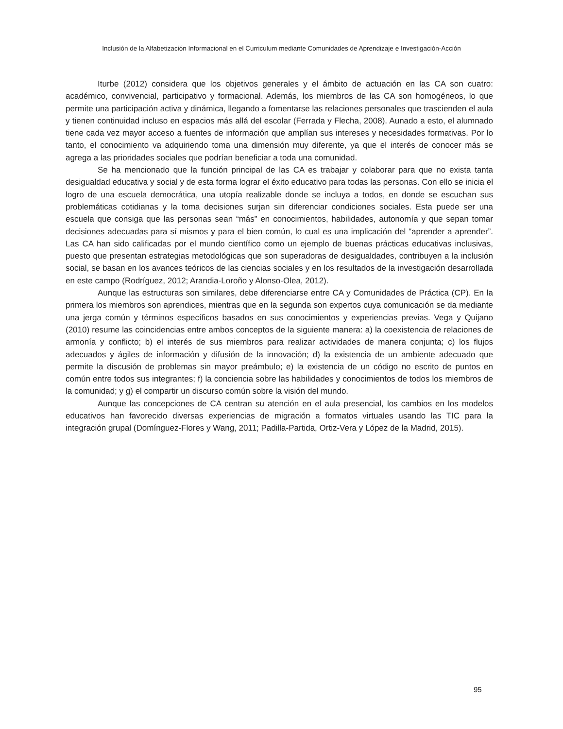Inclusión de la Alfabetización Informacional en el Curriculum mediante Comunidades de Aprendizaje e Investigación-Acción
Iturbe (2012) considera que los objetivos generales y el ámbito de actuación en las CA son cuatro: académico, convivencial, participativo y formacional. Además, los miembros de las CA son homogéneos, lo que permite una participación activa y dinámica, llegando a fomentarse las relaciones personales que trascienden el aula y tienen continuidad incluso en espacios más allá del escolar (Ferrada y Flecha, 2008). Aunado a esto, el alumnado tiene cada vez mayor acceso a fuentes de información que amplían sus intereses y necesidades formativas. Por lo tanto, el conocimiento va adquiriendo toma una dimensión muy diferente, ya que el interés de conocer más se agrega a las prioridades sociales que podrían beneficiar a toda una comunidad.
Se ha mencionado que la función principal de las CA es trabajar y colaborar para que no exista tanta desigualdad educativa y social y de esta forma lograr el éxito educativo para todas las personas. Con ello se inicia el logro de una escuela democrática, una utopía realizable donde se incluya a todos, en donde se escuchan sus problemáticas cotidianas y la toma decisiones surjan sin diferenciar condiciones sociales. Esta puede ser una escuela que consiga que las personas sean “más” en conocimientos, habilidades, autonomía y que sepan tomar decisiones adecuadas para sí mismos y para el bien común, lo cual es una implicación del “aprender a aprender”. Las CA han sido calificadas por el mundo científico como un ejemplo de buenas prácticas educativas inclusivas, puesto que presentan estrategias metodológicas que son superadoras de desigualdades, contribuyen a la inclusión social, se basan en los avances teóricos de las ciencias sociales y en los resultados de la investigación desarrollada en este campo (Rodríguez, 2012; Arandia-Loroño y Alonso-Olea, 2012).
Aunque las estructuras son similares, debe diferenciarse entre CA y Comunidades de Práctica (CP). En la primera los miembros son aprendices, mientras que en la segunda son expertos cuya comunicación se da mediante una jerga común y términos específicos basados en sus conocimientos y experiencias previas. Vega y Quijano (2010) resume las coincidencias entre ambos conceptos de la siguiente manera: a) la coexistencia de relaciones de armonía y conflicto; b) el interés de sus miembros para realizar actividades de manera conjunta; c) los flujos adecuados y ágiles de información y difusión de la innovación; d) la existencia de un ambiente adecuado que permite la discusión de problemas sin mayor preámbulo; e) la existencia de un código no escrito de puntos en común entre todos sus integrantes; f) la conciencia sobre las habilidades y conocimientos de todos los miembros de la comunidad; y g) el compartir un discurso común sobre la visión del mundo.
Aunque las concepciones de CA centran su atención en el aula presencial, los cambios en los modelos educativos han favorecido diversas experiencias de migración a formatos virtuales usando las TIC para la integración grupal (Domínguez-Flores y Wang, 2011; Padilla-Partida, Ortiz-Vera y López de la Madrid, 2015).
95